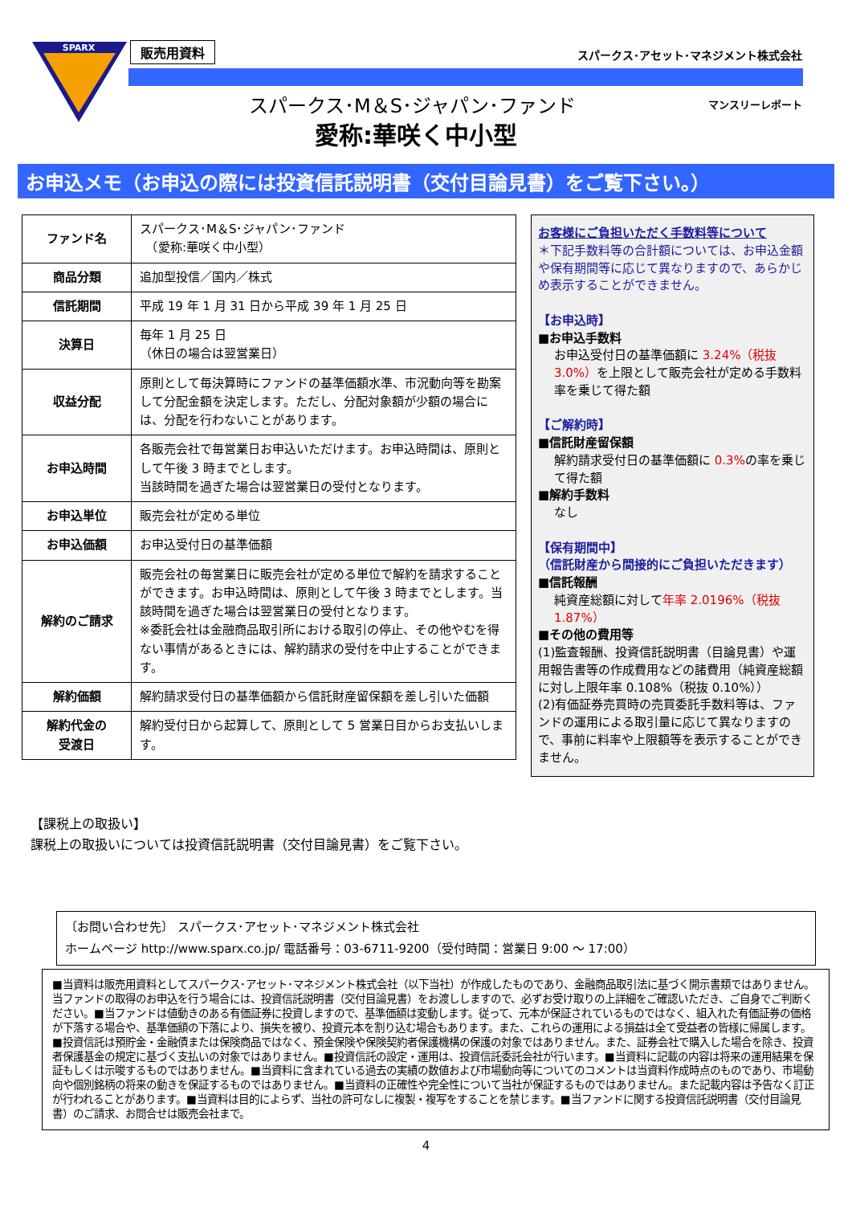SPARX
販売用資料
スパークス･アセット･マネジメント株式会社
スパークス･M＆S･ジャパン･ファンド マンスリーレポート
愛称:華咲く中小型
お申込メモ（お申込の際には投資信託説明書（交付目論見書）をご覧下さい。）
| ファンド名 | スパークス･M＆S･ジャパン･ファンド （愛称:華咲く中小型） |
| 商品分類 | 追加型投信／国内／株式 |
| 信託期間 | 平成 19 年 1 月 31 日から平成 39 年 1 月 25 日 |
| 決算日 | 毎年 1 月 25 日 （休日の場合は翌営業日） |
| 収益分配 | 原則として毎決算時にファンドの基準価額水準、市況動向等を勘案して分配金額を決定します。ただし、分配対象額が少額の場合には、分配を行わないことがあります。 |
| お申込時間 | 各販売会社で毎営業日お申込いただけます。お申込時間は、原則として午後 3 時までとします。 当該時間を過ぎた場合は翌営業日の受付となります。 |
| お申込単位 | 販売会社が定める単位 |
| お申込価額 | お申込受付日の基準価額 |
| 解約のご請求 | 販売会社の毎営業日に販売会社が定める単位で解約を請求することができます。お申込時間は、原則として午後 3 時までとします。当該時間を過ぎた場合は翌営業日の受付となります。 ※委託会社は金融商品取引所における取引の停止、その他やむを得ない事情があるときには、解約請求の受付を中止することができます。 |
| 解約価額 | 解約請求受付日の基準価額から信託財産留保額を差し引いた価額 |
| 解約代金の 受渡日 | 解約受付日から起算して、原則として 5 営業日目からお支払いします。 |
お客様にご負担いただく手数料等について
＊下記手数料等の合計額については、お申込金額や保有期間等に応じて異なりますので、あらかじめ表示することができません。
【お申込時】
■お申込手数料
お申込受付日の基準価額に 3.24%（税抜3.0%）を上限として販売会社が定める手数料率を乗じて得た額
【ご解約時】
■信託財産留保額
解約請求受付日の基準価額に 0.3% の率を乗じて得た額
■解約手数料
なし
【保有期間中】
（信託財産から間接的にご負担いただきます）
■信託報酬
純資産総額に対して年率 2.0196%（税抜1.87%）
■その他の費用等
(1)監査報酬、投資信託説明書（目論見書）や運用報告書等の作成費用などの諸費用（純資産総額に対し上限年率 0.108%（税抜 0.10%））
(2)有価証券売買時の売買委託手数料等は、ファンドの運用による取引量に応じて異なりますので、事前に料率や上限額等を表示することができません。
【課税上の取扱い】
課税上の取扱いについては投資信託説明書（交付目論見書）をご覧下さい。
〔お問い合わせ先〕 スパークス･アセット･マネジメント株式会社
ホームページ http://www.sparx.co.jp/ 電話番号：03-6711-9200（受付時間：営業日 9:00 ～ 17:00）
■当資料は販売用資料としてスパークス･アセット･マネジメント株式会社（以下当社）が作成したものであり、金融商品取引法に基づく開示書類ではありません。当ファンドの取得のお申込を行う場合には、投資信託説明書（交付目論見書）をお渡ししますので、必ずお受け取りの上詳細をご確認いただき、ご自身でご判断ください。■当ファンドは値動きのある有価証券に投資しますので、基準価額は変動します。従って、元本が保証されているものではなく、組入れた有価証券の価格が下落する場合や、基準価額の下落により、損失を被り、投資元本を割り込む場合もあります。また、これらの運用による損益は全て受益者の皆様に帰属します。■投資信託は預貯金・金融債または保険商品ではなく、預金保険や保険契約者保護機構の保護の対象ではありません。また、証券会社で購入した場合を除き、投資者保護基金の規定に基づく支払いの対象ではありません。■投資信託の設定・運用は、投資信託委託会社が行います。■当資料に記載の内容は将来の運用結果を保証もしくは示唆するものではありません。■当資料に含まれている過去の実績の数値および市場動向等についてのコメントは当資料作成時点のものであり、市場動向や個別銘柄の将来の動きを保証するものではありません。■当資料の正確性や完全性について当社が保証するものではありません。また記載内容は予告なく訂正が行われることがあります。■当資料は目的によらず、当社の許可なしに複製・複写をすることを禁じます。■当ファンドに関する投資信託説明書（交付目論見書）のご請求、お問合せは販売会社まで。
4